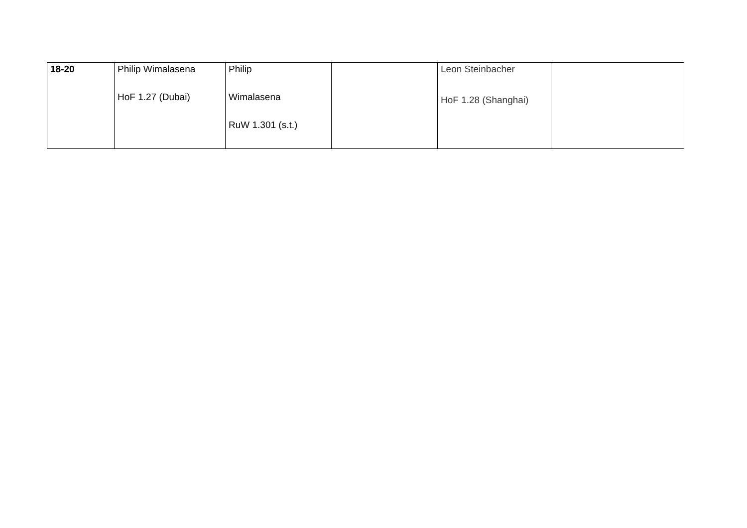| 18-20 | Philip Wimalasena HoF 1.27 (Dubai) | Philip Wimalasena RuW 1.301 (s.t.) | | Leon Steinbacher HoF 1.28 (Shanghai) | |